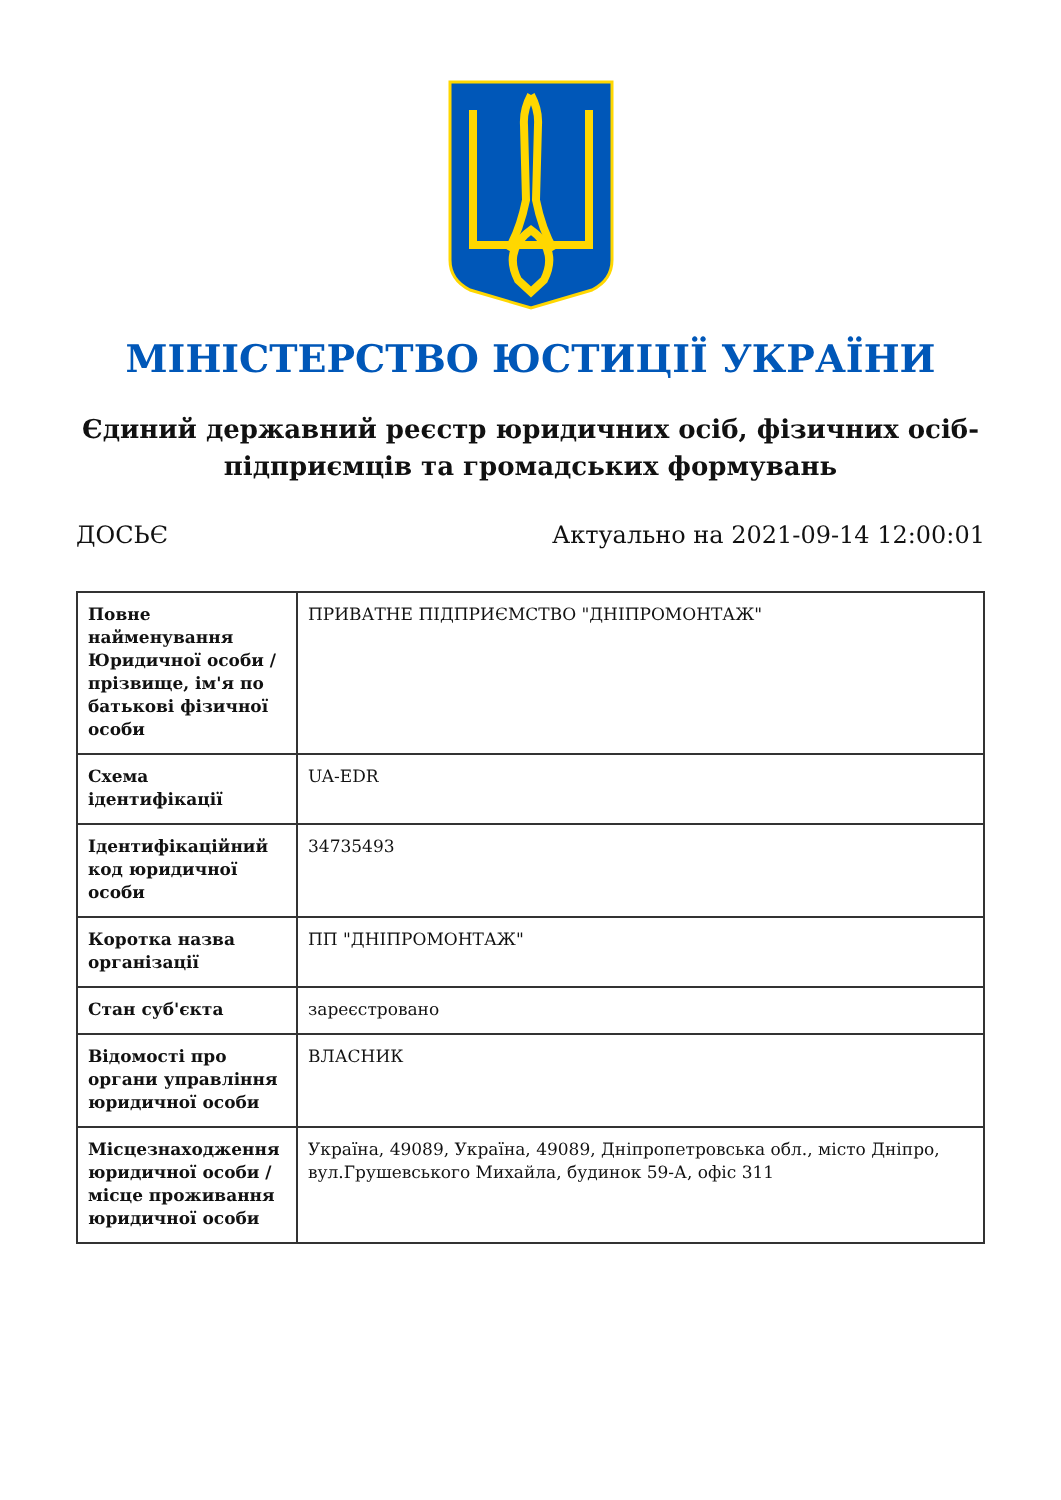МІНІСТЕРСТВО ЮСТИЦІЇ УКРАЇНИ
Єдиний державний реєстр юридичних осіб, фізичних осіб-підприємців та громадських формувань
ДОСЬЄ Актуально на 2021-09-14 12:00:01
| Повне найменування Юридичної особи / прізвище, ім'я по батькові фізичної особи | ПРИВАТНЕ ПІДПРИЄМСТВО "ДНІПРОМОНТАЖ" |
| Схема ідентифікації | UA-EDR |
| Ідентифікаційний код юридичної особи | 34735493 |
| Коротка назва організації | ПП "ДНІПРОМОНТАЖ" |
| Стан суб'єкта | зареєстровано |
| Відомості про органи управління юридичної особи | ВЛАСНИК |
| Місцезнаходження юридичної особи / місце проживання юридичної особи | Україна, 49089, Україна, 49089, Дніпропетровська обл., місто Дніпро, вул.Грушевського Михайла, будинок 59-А, офіс 311 |